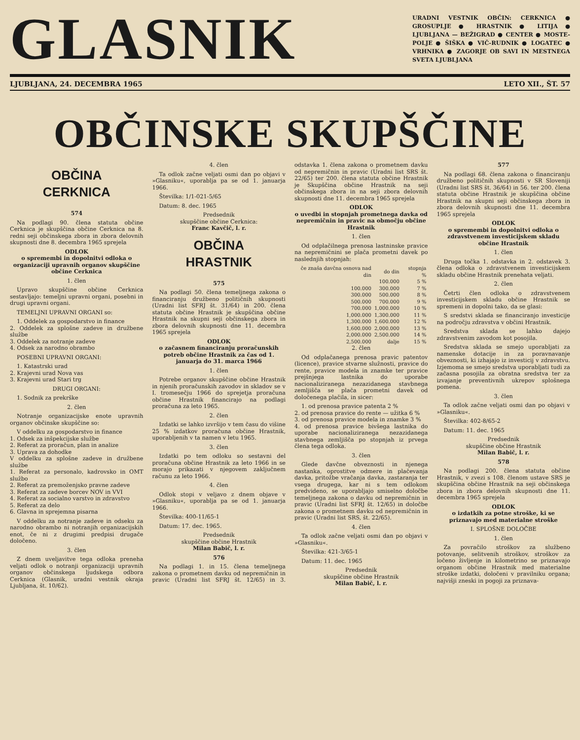GLASNIK
URADNI VESTNIK OBČIN: CERKNICA ● GROSUPLJE ● HRASTNIK ● LITIJA ● LJUBLJANA — BEŽIGRAD ● CENTER ● MOSTE-POLJE ● ŠIŠKA ● VIČ-RUDNIK ● LOGATEC ● VRHNIKA ● ZAGORJE OB SAVI IN MESTNEGA SVETA LJUBLJANA
LJUBLJANA, 24. DECEMBRA 1965 LETO XII., ŠT. 57
OBČINSKE SKUPŠČINE
OBČINA
CERKNICA
574
Na podlagi 90. člena statuta občine Cerknica je skupščina občine Cerknica na 8. redni seji občinskega zbora in zbora delovnih skupnosti dne 8. decembra 1965 sprejela
ODLOK
o spremembi in dopolnitvi odloka o organizaciji upravnih organov skupščine občine Cerknica
1. člen
Upravo skupščine občine Cerknica sestavljajo: temeljni upravni organi, posebni in drugi upravni organi.
TEMELJNI UPRAVNI ORGANI so:
1. Oddelek za gospodarstvo in finance
2. Oddelek za splošne zadeve in družbene službe
3. Oddelek za notranje zadeve
4. Odsek za narodno obrambo
POSEBNI UPRAVNI ORGANI:
1. Katastrski urad
2. Krajevni urad Nova vas
3. Krajevni urad Stari trg
DRUGI ORGANI:
1. Sodnik za prekrške
2. člen
Notranje organizacijske enote upravnih organov občinske skupščine so:
V oddelku za gospodarstvo in finance
1. Odsek za inšpekcijske službe
2. Referat za proračun, plan in analize
3. Uprava za dohodke
V oddelku za splošne zadeve in družbene službe
1. Referat za personalo, kadrovsko in OMT službo
2. Referat za premoženjsko pravne zadeve
3. Referat za zadeve borcev NOV in VVI
4. Referat za socialno varstvo in zdravstvo
5. Referat za delo
6. Glavna in sprejemna pisarna
V oddelku za notranje zadeve in odseku za narodno obrambo ni notranjih organizacijskih enot, če ni z drugimi predpisi drugače določeno.
3. člen
Z dnem uveljavitve tega odloka preneha veljati odlok o notranji organizaciji upravnih organov občinskega ljudskega odbora Cerknica (Glasnik, uradni vestnik okraja Ljubljana, št. 10/62).
4. člen
Ta odlok začne veljati osmi dan po objavi v »Glasniku«, uporablja pa se od 1. januarja 1966.
Številka: 1/1-021-5/65
Datum: 8. dec. 1965
Predsednik
skupščine občine Cerknica:
Franc Kavčič, l. r.
OBČINA
HRASTNIK
575
Na podlagi 50. člena temeljnega zakona o financiranju družbeno političnih skupnosti (Uradni list SFRJ št. 31/64) in 200. člena statuta občine Hrastnik je skupščina občine Hrastnik na skupni seji občinskega zbora in zbora delovnih skupnosti dne 11. decembra 1965 sprejela
ODLOK
o začasnem financiranju proračunskih potreb občine Hrastnik za čas od 1. januarja do 31. marca 1966
1. člen
Potrebe organov skupščine občine Hrastnik in njenih proračunskih zavodov in skladov se v I. tromesečju 1966 do sprejetja proračuna občine Hrastnik financirajo na podlagi proračuna za leto 1965.
2. člen
Izdatki se lahko izvršijo v tem času do višine 25 % izdatkov proračuna občine Hrastnik, uporabljenih v ta namen v letu 1965.
3. člen
Izdatki po tem odloku so sestavni del proračuna občine Hrastnik za leto 1966 in se morajo prikazati v njegovem zaključnem računu za leto 1966.
4. člen
Odlok stopi v veljavo z dnem objave v »Glasniku«, uporablja pa se od 1. januarja 1966.
Številka: 400-11/65-1
Datum: 17. dec. 1965.
Predsednik
skupščine občine Hrastnik
Milan Babič, l. r.
576
Na podlagi 1. in 15. člena temeljnega zakona o prometnem davku od nepremičnin in pravic (Uradni list SFRJ št. 12/65) in 3. odstavka 1. člena zakona o prometnem davku od nepremičnin in pravic (Uradni list SRS št. 22/65) ter 200. člena statuta občine Hrastnik je Skupščina občine Hrastnik na seji občinskega zbora in na seji zbora delovnih skupnosti dne 11. decembra 1965 sprejela
ODLOK
o uvedbi in stopnjah prometnega davka od nepremičnin in pravic na območju občine Hrastnik
1. člen
Od odplačilnega prenosa lastninske pravice na nepremičnini se plača prometni davek po naslednjih stopnjah:
| če znaša davčna osnova nad din | do din | stopnja % |
| --- | --- | --- |
| | 100.000 | 5 % |
| 100.000 | 300.000 | 7 % |
| 300.000 | 500.000 | 8 % |
| 500.000 | 700.000 | 9 % |
| 700.000 | 1,000.000 | 10 % |
| 1,000.000 | 1,300.000 | 11 % |
| 1,300.000 | 1,600.000 | 12 % |
| 1,600.000 | 2,000.000 | 13 % |
| 2,000.000 | 2,500.000 | 14 % |
| 2,500.000 | dalje | 15 % |
2. člen
Od odplačanega prenosa pravic patentov (licence), pravice stvarne služnosti, pravice do rente, pravice modela in znamke ter pravice prejšnjega lastnika do uporabe nacionaliziranega nezazidanega stavbnega zemljišča se plača prometni davek od določenega plačila, in sicer:
1. od prenosa pravice patenta 2 %
2. od prenosa pravice do rente — užitka 6 %
3. od prenosa pravice modela in znamke 3 %
4. od prenosa pravice bivšega lastnika do uporabe nacionaliziranega nezazidanega stavbnega zemljišča po stopnjah iz prvega člena tega odloka.
3. člen
Glede davčne obveznosti in njenega nastanka, oprostitve odmere in plačevanja davka, pritožbe vračanja davka, zastaranja ter vsega drugega, kar ni s tem odlokom predvideno, se uporabljajo smiselno določbe temeljnega zakona o davku od nepremičnin in pravic (Uradni list SFRJ št. 12/65) in določbe zakona o prometnem davku od nepremičnin in pravic (Uradni list SRS, št. 22/65).
4. člen
Ta odlok začne veljati osmi dan po objavi v »Glasniku«.
Številka: 421-3/65-1
Datum: 11. dec. 1965
Predsednik
skupščine občine Hrastnik
Milan Babič, l. r.
577
Na podlagi 68. člena zakona o financiranju družbeno političnih skupnosti v SR Sloveniji (Uradni list SRS št. 36/64) in 56. ter 200. člena statuta občine Hrastnik je skupščina občine Hrastnik na skupni seji občinskega zbora in zbora delovnih skupnosti dne 11. decembra 1965 sprejela
ODLOK
o spremembi in dopolnitvi odloka o zdravstvenem investicijskem skladu občine Hrastnik
1. člen
Druga točka 1. odstavka in 2. odstavek 3. člena odloka o zdravstvenem investicijskem skladu občine Hrastnik prenehata veljati.
2. člen
Četrti člen odloka o zdravstvenem investicijskem skladu občine Hrastnik se spremeni in dopolni tako, da se glasi:
S sredstvi sklada se financiranjo investicije na področju zdravstva v občini Hrastnik.
Sredstva sklada se lahko dajejo zdravstvenim zavodom kot posojila.
Sredstva sklada se smejo uporabljati za namenske dotacije in za poravnavanje obveznosti, ki izhajajo iz investicij v zdravstvu. Izjemoma se smejo sredstva uporabljati tudi za začasna posojila za obratna sredstva ter za izvajanje preventivnih ukrepov splošnega pomena.
3. člen
Ta odlok začne veljati osmi dan po objavi v »Glasniku«.
Številka: 402-8/65-2
Datum: 11. dec. 1965
Predsednik
skupščine občine Hrastnik
Milan Babič, l. r.
578
Na podlagi 200. člena statuta občine Hrastnik, v zvezi s 108. členom ustave SRS je skupščina občine Hrastnik na seji občinskega zbora in zbora delovnih skupnosti dne 11. decembra 1965 sprejela
ODLOK
o izdatkih za potne stroške, ki se priznavajo med materialne stroške
I. SPLOŠNE DOLOČBE
1. člen
Za povračilo stroškov za službeno potovanje, selitvenih stroškov, stroškov za ločeno življenje in kilometrino se priznavajo organom občine Hrastnik med materialne stroške izdatki, določeni v pravilniku organa; najvišji zneski in pogoji za priznava-